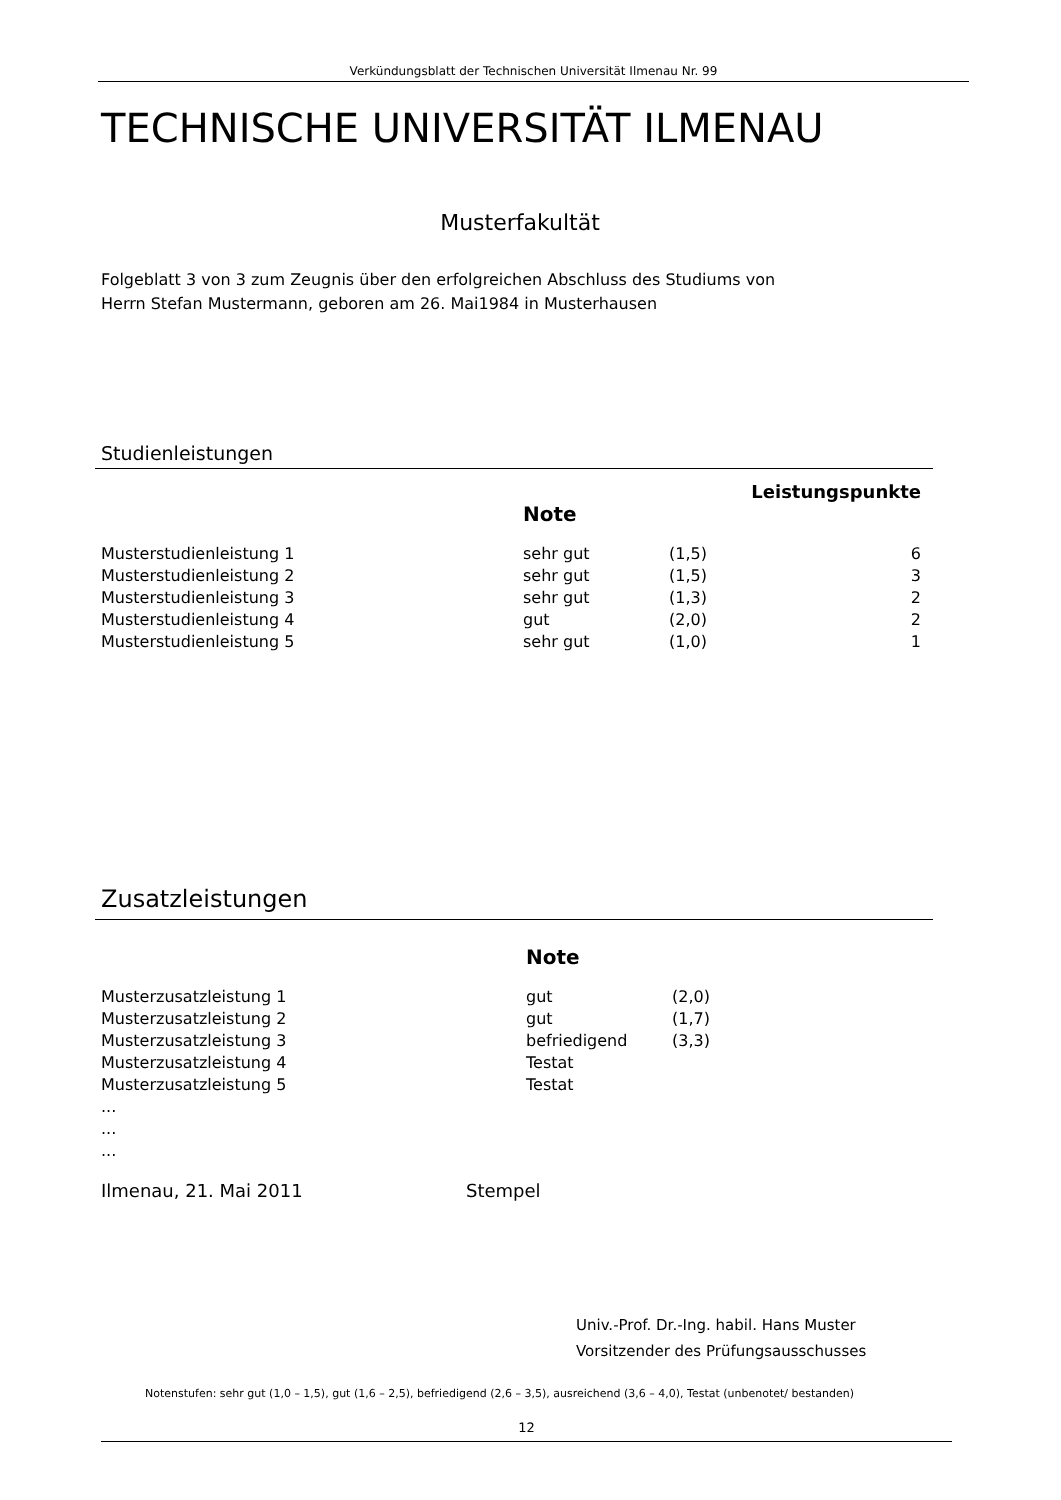Verkündungsblatt der Technischen Universität Ilmenau Nr. 99
TECHNISCHE UNIVERSITÄT ILMENAU
Musterfakultät
Folgeblatt 3 von 3 zum Zeugnis über den erfolgreichen Abschluss des Studiums von
Herrn Stefan Mustermann, geboren am 26. Mai1984 in Musterhausen
Studienleistungen
| | | | Leistungspunkte |
| | Note | | |
| Musterstudienleistung 1 | sehr gut | (1,5) | 6 |
| Musterstudienleistung 2 | sehr gut | (1,5) | 3 |
| Musterstudienleistung 3 | sehr gut | (1,3) | 2 |
| Musterstudienleistung 4 | gut | (2,0) | 2 |
| Musterstudienleistung 5 | sehr gut | (1,0) | 1 |
Zusatzleistungen
| | Note | |
| Musterzusatzleistung 1 | gut | (2,0) |
| Musterzusatzleistung 2 | gut | (1,7) |
| Musterzusatzleistung 3 | befriedigend | (3,3) |
| Musterzusatzleistung 4 | Testat | |
| Musterzusatzleistung 5 | Testat | |
| ... | | |
| ... | | |
| ... | | |
Ilmenau, 21. Mai 2011 Stempel
Univ.-Prof. Dr.-Ing. habil. Hans Muster
Vorsitzender des Prüfungsausschusses
Notenstufen: sehr gut (1,0 – 1,5), gut (1,6 – 2,5), befriedigend (2,6 – 3,5), ausreichend (3,6 – 4,0), Testat (unbenotet/ bestanden)
12